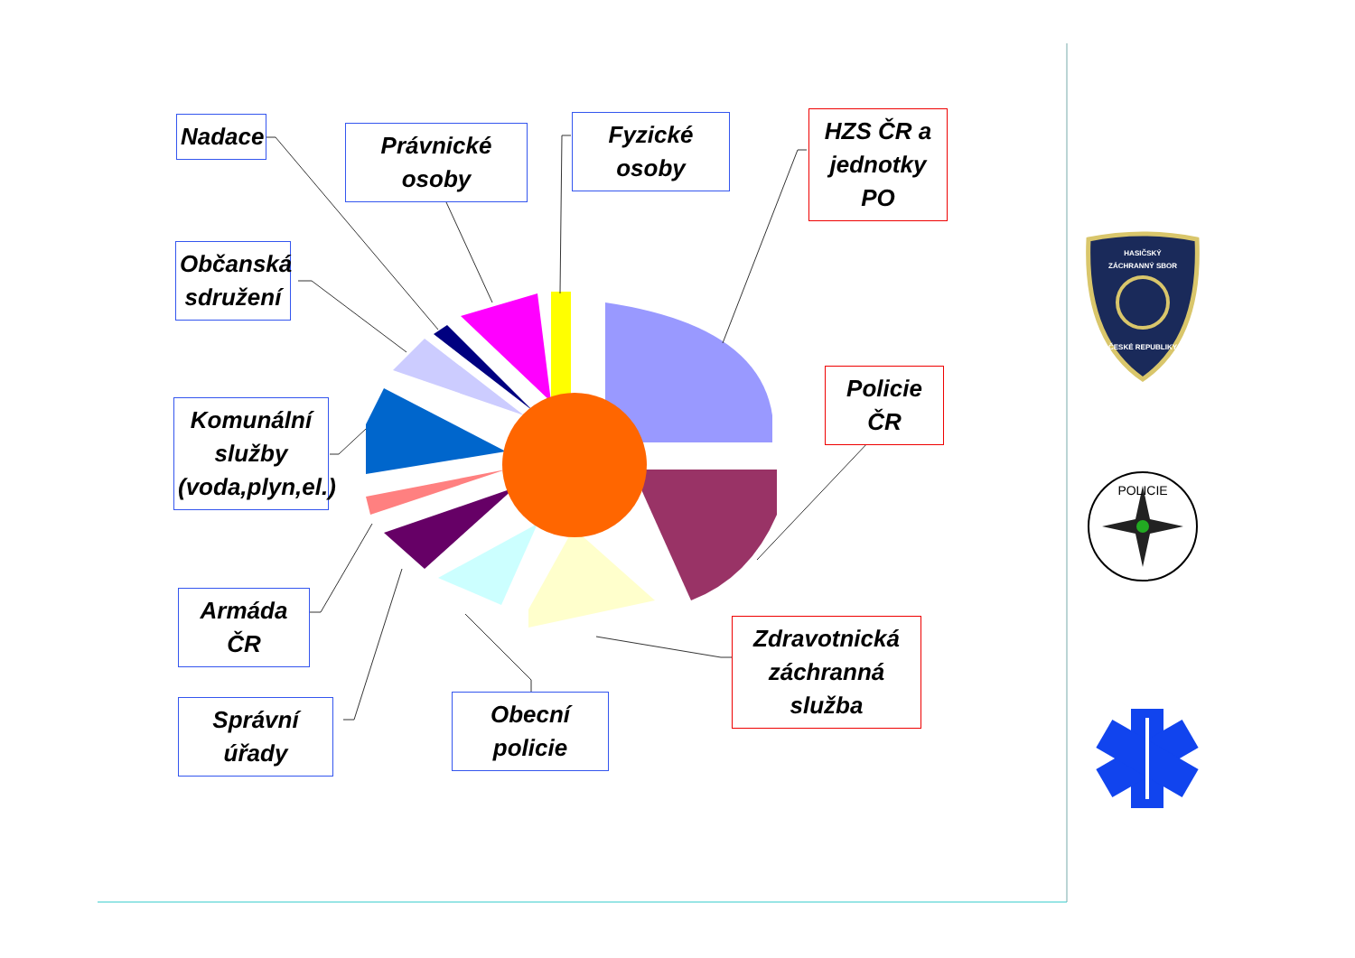HASIČSKÝ
ZÁCHRANNÝ SBOR
ČESKÉ REPUBLIKY
POLICIE
Nadace
Právnické osoby
Fyzické osoby
HZS ČR a jednotky PO
Občanská sdružení
Policie ČR
Komunální služby (voda,plyn,el.)
Armáda ČR
Zdravotnická záchranná služba
Obecní policie
Správní úřady